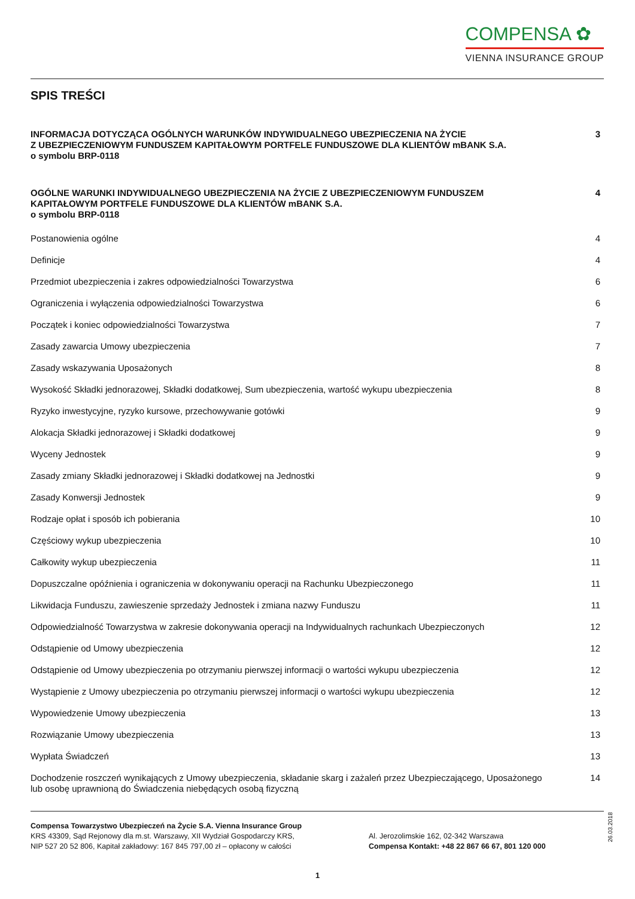COMPENSA ✿
VIENNA INSURANCE GROUP
SPIS TREŚCI
INFORMACJA DOTYCZĄCA OGÓLNYCH WARUNKÓW INDYWIDUALNEGO UBEZPIECZENIA NA ŻYCIE
Z UBEZPIECZENIOWYM FUNDUSZEM KAPITAŁOWYM PORTFELE FUNDUSZOWE DLA KLIENTÓW mBANK S.A.
o symbolu BRP-0118
3
OGÓLNE WARUNKI INDYWIDUALNEGO UBEZPIECZENIA NA ŻYCIE Z UBEZPIECZENIOWYM FUNDUSZEM
KAPITAŁOWYM PORTFELE FUNDUSZOWE DLA KLIENTÓW mBANK S.A.
o symbolu BRP-0118
4
Postanowienia ogólne 4
Definicje 4
Przedmiot ubezpieczenia i zakres odpowiedzialności Towarzystwa
6
Ograniczenia i wyłączenia odpowiedzialności Towarzystwa
6
Początek i koniec odpowiedzialności Towarzystwa
7
Zasady zawarcia Umowy ubezpieczenia
7
Zasady wskazywania Uposażonych 8
Wysokość Składki jednorazowej, Składki dodatkowej, Sum ubezpieczenia, wartość wykupu ubezpieczenia
8
Ryzyko inwestycyjne, ryzyko kursowe, przechowywanie gotówki
9
Alokacja Składki jednorazowej i Składki dodatkowej
9
Wyceny Jednostek 9
Zasady zmiany Składki jednorazowej i Składki dodatkowej na Jednostki
9
Zasady Konwersji Jednostek 9
Rodzaje opłat i sposób ich pobierania
10
Częściowy wykup ubezpieczenia 10
Całkowity wykup ubezpieczenia 11
Dopuszczalne opóźnienia i ograniczenia w dokonywaniu operacji na Rachunku Ubezpieczonego
11
Likwidacja Funduszu, zawieszenie sprzedaży Jednostek i zmiana nazwy Funduszu
11
Odpowiedzialność Towarzystwa w zakresie dokonywania operacji na Indywidualnych rachunkach Ubezpieczonych
12
Odstąpienie od Umowy ubezpieczenia
12
Odstąpienie od Umowy ubezpieczenia po otrzymaniu pierwszej informacji o wartości wykupu ubezpieczenia
12
Wystąpienie z Umowy ubezpieczenia po otrzymaniu pierwszej informacji o wartości wykupu ubezpieczenia
12
Wypowiedzenie Umowy ubezpieczenia
13
Rozwiązanie Umowy ubezpieczenia
13
Wypłata Świadczeń 13
Dochodzenie roszczeń wynikających z Umowy ubezpieczenia, składanie skarg i zażaleń przez Ubezpieczającego, Uposażonego
lub osobę uprawnioną do Świadczenia niebędących osobą fizyczną
14
Compensa Towarzystwo Ubezpieczeń na Życie S.A. Vienna Insurance Group
KRS 43309, Sąd Rejonowy dla m.st. Warszawy, XII Wydział Gospodarczy KRS,
NIP 527 20 52 806, Kapitał zakładowy: 167 845 797,00 zł – opłacony w całości
Al. Jerozolimskie 162, 02-342 Warszawa
Compensa Kontakt: +48 22 867 66 67, 801 120 000
26.03.2018
1